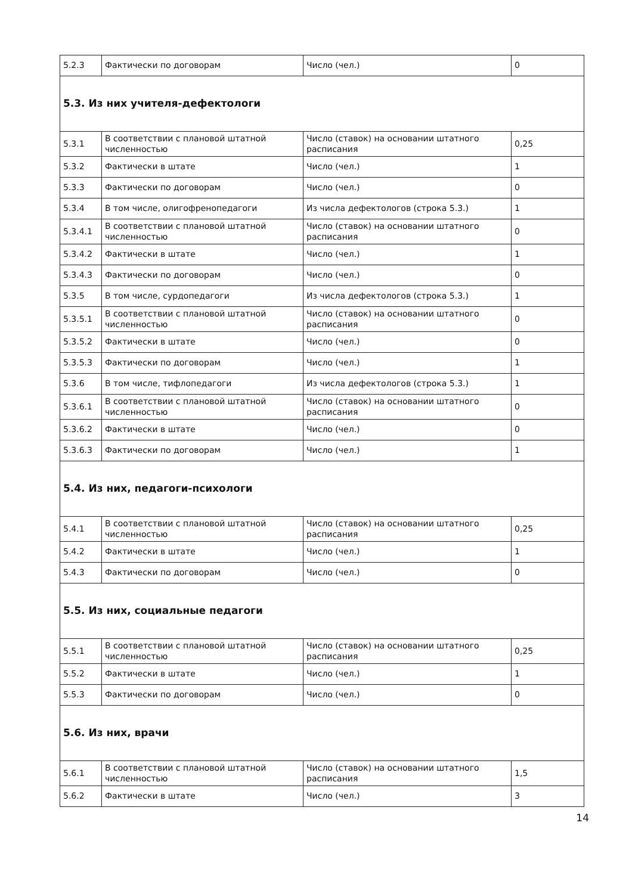| 5.2.3 | Фактически по договорам | Число (чел.) | 0 |
| 5.3. Из них учителя-дефектологи | | | |
| 5.3.1 | В соответствии с плановой штатной численностью | Число (ставок) на основании штатного расписания | 0,25 |
| 5.3.2 | Фактически в штате | Число (чел.) | 1 |
| 5.3.3 | Фактически по договорам | Число (чел.) | 0 |
| 5.3.4 | В том числе, олигофренопедагоги | Из числа дефектологов (строка 5.3.) | 1 |
| 5.3.4.1 | В соответствии с плановой штатной численностью | Число (ставок) на основании штатного расписания | 0 |
| 5.3.4.2 | Фактически в штате | Число (чел.) | 1 |
| 5.3.4.3 | Фактически по договорам | Число (чел.) | 0 |
| 5.3.5 | В том числе, сурдопедагоги | Из числа дефектологов (строка 5.3.) | 1 |
| 5.3.5.1 | В соответствии с плановой штатной численностью | Число (ставок) на основании штатного расписания | 0 |
| 5.3.5.2 | Фактически в штате | Число (чел.) | 0 |
| 5.3.5.3 | Фактически по договорам | Число (чел.) | 1 |
| 5.3.6 | В том числе, тифлопедагоги | Из числа дефектологов (строка 5.3.) | 1 |
| 5.3.6.1 | В соответствии с плановой штатной численностью | Число (ставок) на основании штатного расписания | 0 |
| 5.3.6.2 | Фактически в штате | Число (чел.) | 0 |
| 5.3.6.3 | Фактически по договорам | Число (чел.) | 1 |
| 5.4. Из них, педагоги-психологи | | | |
| 5.4.1 | В соответствии с плановой штатной численностью | Число (ставок) на основании штатного расписания | 0,25 |
| 5.4.2 | Фактически в штате | Число (чел.) | 1 |
| 5.4.3 | Фактически по договорам | Число (чел.) | 0 |
| 5.5. Из них, социальные педагоги | | | |
| 5.5.1 | В соответствии с плановой штатной численностью | Число (ставок) на основании штатного расписания | 0,25 |
| 5.5.2 | Фактически в штате | Число (чел.) | 1 |
| 5.5.3 | Фактически по договорам | Число (чел.) | 0 |
| 5.6. Из них, врачи | | | |
| 5.6.1 | В соответствии с плановой штатной численностью | Число (ставок) на основании штатного расписания | 1,5 |
| 5.6.2 | Фактически в штате | Число (чел.) | 3 |
14